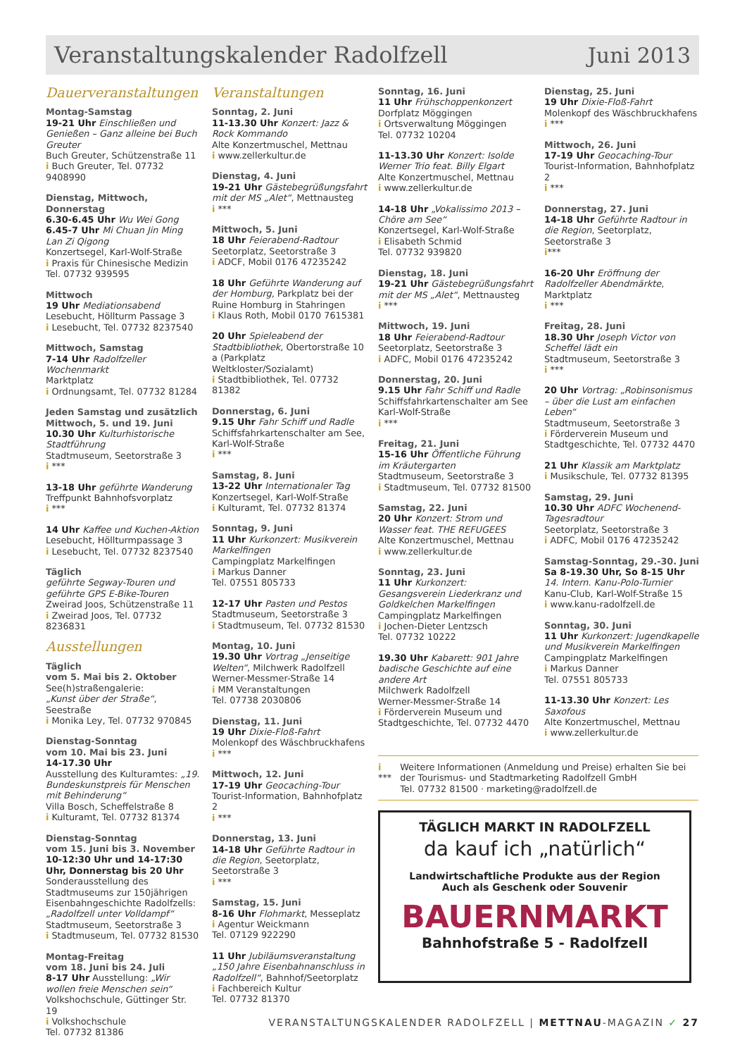Veranstaltungskalender Radolfzell Juni 2013
Dauerveranstaltungen
Montag-Samstag
19-21 Uhr Einschließen und Genießen – Ganz alleine bei Buch Greuter
Buch Greuter, Schützenstraße 11
i Buch Greuter, Tel. 07732 9408990
Dienstag, Mittwoch, Donnerstag
6.30-6.45 Uhr Wu Wei Gong
6.45-7 Uhr Mi Chuan Jin Ming Lan Zi Qigong
Konzertsegel, Karl-Wolf-Straße
i Praxis für Chinesische Medizin
Tel. 07732 939595
Mittwoch
19 Uhr Mediationsabend
Lesebucht, Höllturm Passage 3
i Lesebucht, Tel. 07732 8237540
Mittwoch, Samstag
7-14 Uhr Radolfzeller Wochenmarkt
Marktplatz
i Ordnungsamt, Tel. 07732 81284
Jeden Samstag und zusätzlich Mittwoch, 5. und 19. Juni
10.30 Uhr Kulturhistorische Stadtführung
Stadtmuseum, Seetorstraße 3
i ***
13-18 Uhr geführte Wanderung
Treffpunkt Bahnhofsvorplatz
i ***
14 Uhr Kaffee und Kuchen-Aktion
Lesebucht, Höllturmpassage 3
i Lesebucht, Tel. 07732 8237540
Täglich
geführte Segway-Touren und geführte GPS E-Bike-Touren
Zweirad Joos, Schützenstraße 11
i Zweirad Joos, Tel. 07732 8236831
Ausstellungen
Täglich
vom 5. Mai bis 2. Oktober
See(h)straßengalerie:
„Kunst über der Straße“, Seestraße
i Monika Ley, Tel. 07732 970845
Dienstag-Sonntag
vom 10. Mai bis 23. Juni
14-17.30 Uhr
Ausstellung des Kulturamtes: „19. Bundeskunstpreis für Menschen mit Behinderung“
Villa Bosch, Scheffelstraße 8
i Kulturamt, Tel. 07732 81374
Dienstag-Sonntag
vom 15. Juni bis 3. November
10-12:30 Uhr und 14-17:30 Uhr, Donnerstag bis 20 Uhr
Sonderausstellung des Stadtmuseums zur 150jährigen Eisenbahngeschichte Radolfzells: „Radolfzell unter Volldampf“
Stadtmuseum, Seetorstraße 3
i Stadtmuseum, Tel. 07732 81530
Montag-Freitag
vom 18. Juni bis 24. Juli
8-17 Uhr Ausstellung: „Wir wollen freie Menschen sein“
Volkshochschule, Güttinger Str. 19
i Volkshochschule
Tel. 07732 81386
Veranstaltungen
Sonntag, 2. Juni
11-13.30 Uhr Konzert: Jazz & Rock Kommando
Alte Konzertmuschel, Mettnau
i www.zellerkultur.de
Dienstag, 4. Juni
19-21 Uhr Gästebegrüßungsfahrt mit der MS „Alet“, Mettnausteg
i ***
Mittwoch, 5. Juni
18 Uhr Feierabend-Radtour
Seetorplatz, Seetorstraße 3
i ADCF, Mobil 0176 47235242
18 Uhr Geführte Wanderung auf der Homburg, Parkplatz bei der Ruine Homburg in Stahringen
i Klaus Roth, Mobil 0170 7615381
20 Uhr Spieleabend der Stadtbibliothek, Obertorstraße 10 a (Parkplatz Weltkloster/Sozialamt)
i Stadtbibliothek, Tel. 07732 81382
Donnerstag, 6. Juni
9.15 Uhr Fahr Schiff und Radle
Schiffsfahrkartenschalter am See, Karl-Wolf-Straße
i ***
Samstag, 8. Juni
13-22 Uhr Internationaler Tag
Konzertsegel, Karl-Wolf-Straße
i Kulturamt, Tel. 07732 81374
Sonntag, 9. Juni
11 Uhr Kurkonzert: Musikverein Markelfingen
Campingplatz Markelfingen
i Markus Danner
Tel. 07551 805733
12-17 Uhr Pasten und Pestos
Stadtmuseum, Seetorstraße 3
i Stadtmuseum, Tel. 07732 81530
Montag, 10. Juni
19.30 Uhr Vortrag „Jenseitige Welten“, Milchwerk Radolfzell
Werner-Messmer-Straße 14
i MM Veranstaltungen
Tel. 07738 2030806
Dienstag, 11. Juni
19 Uhr Dixie-Floß-Fahrt
Molenkopf des Wäschbruckhafens
i ***
Mittwoch, 12. Juni
17-19 Uhr Geocaching-Tour
Tourist-Information, Bahnhofplatz 2
i ***
Donnerstag, 13. Juni
14-18 Uhr Geführte Radtour in die Region, Seetorplatz, Seetorstraße 3
i ***
Samstag, 15. Juni
8-16 Uhr Flohmarkt, Messeplatz
i Agentur Weickmann
Tel. 07129 922290
11 Uhr Jubiläumsveranstaltung „150 Jahre Eisenbahnanschluss in Radolfzell“, Bahnhof/Seetorplatz
i Fachbereich Kultur
Tel. 07732 81370
Sonntag, 16. Juni
11 Uhr Frühschoppenkonzert
Dorfplatz Möggingen
i Ortsverwaltung Möggingen
Tel. 07732 10204
11-13.30 Uhr Konzert: Isolde Werner Trio feat. Billy Elgart
Alte Konzertmuschel, Mettnau
i www.zellerkultur.de
14-18 Uhr „Vokalissimo 2013 – Chöre am See“
Konzertsegel, Karl-Wolf-Straße
i Elisabeth Schmid
Tel. 07732 939820
Dienstag, 18. Juni
19-21 Uhr Gästebegrüßungsfahrt mit der MS „Alet“, Mettnausteg
i ***
Mittwoch, 19. Juni
18 Uhr Feierabend-Radtour
Seetorplatz, Seetorstraße 3
i ADFC, Mobil 0176 47235242
Donnerstag, 20. Juni
9.15 Uhr Fahr Schiff und Radle
Schiffsfahrkartenschalter am See
Karl-Wolf-Straße
i ***
Freitag, 21. Juni
15-16 Uhr Öffentliche Führung im Kräutergarten
Stadtmuseum, Seetorstraße 3
i Stadtmuseum, Tel. 07732 81500
Samstag, 22. Juni
20 Uhr Konzert: Strom und Wasser feat. THE REFUGEES
Alte Konzertmuschel, Mettnau
i www.zellerkultur.de
Sonntag, 23. Juni
11 Uhr Kurkonzert: Gesangsverein Liederkranz und Goldkelchen Markelfingen
Campingplatz Markelfingen
i Jochen-Dieter Lentzsch
Tel. 07732 10222
19.30 Uhr Kabarett: 901 Jahre badische Geschichte auf eine andere Art
Milchwerk Radolfzell
Werner-Messmer-Straße 14
i Förderverein Museum und Stadtgeschichte, Tel. 07732 4470
Dienstag, 25. Juni
19 Uhr Dixie-Floß-Fahrt
Molenkopf des Wäschbruckhafens
i ***
Mittwoch, 26. Juni
17-19 Uhr Geocaching-Tour
Tourist-Information, Bahnhofplatz 2
i ***
Donnerstag, 27. Juni
14-18 Uhr Geführte Radtour in die Region, Seetorplatz, Seetorstraße 3
i***
16-20 Uhr Eröffnung der Radolfzeller Abendmärkte, Marktplatz
i ***
Freitag, 28. Juni
18.30 Uhr Joseph Victor von Scheffel lädt ein
Stadtmuseum, Seetorstraße 3
i ***
20 Uhr Vortrag: „Robinsonismus – über die Lust am einfachen Leben“
Stadtmuseum, Seetorstraße 3
i Förderverein Museum und Stadtgeschichte, Tel. 07732 4470
21 Uhr Klassik am Marktplatz
i Musikschule, Tel. 07732 81395
Samstag, 29. Juni
10.30 Uhr ADFC Wochenend-Tagesradtour
Seetorplatz, Seetorstraße 3
i ADFC, Mobil 0176 47235242
Samstag-Sonntag, 29.-30. Juni
Sa 8-19.30 Uhr, So 8-15 Uhr
14. Intern. Kanu-Polo-Turnier
Kanu-Club, Karl-Wolf-Straße 15
i www.kanu-radolfzell.de
Sonntag, 30. Juni
11 Uhr Kurkonzert: Jugendkapelle und Musikverein Markelfingen
Campingplatz Markelfingen
i Markus Danner
Tel. 07551 805733
11-13.30 Uhr Konzert: Les Saxofous
Alte Konzertmuschel, Mettnau
i www.zellerkultur.de
i *** Weitere Informationen (Anmeldung und Preise) erhalten Sie bei der Tourismus- und Stadtmarketing Radolfzell GmbH
Tel. 07732 81500 · marketing@radolfzell.de
TÄGLICH MARKT IN RADOLFZELL
da kauf ich „natürlich“
Landwirtschaftliche Produkte aus der Region
Auch als Geschenk oder Souvenir
BAUERNMARKT
Bahnhofstraße 5 - Radolfzell
VERANSTALTUNGSKALENDER RADOLFZELL | METTNAU-MAGAZIN ✓ 27